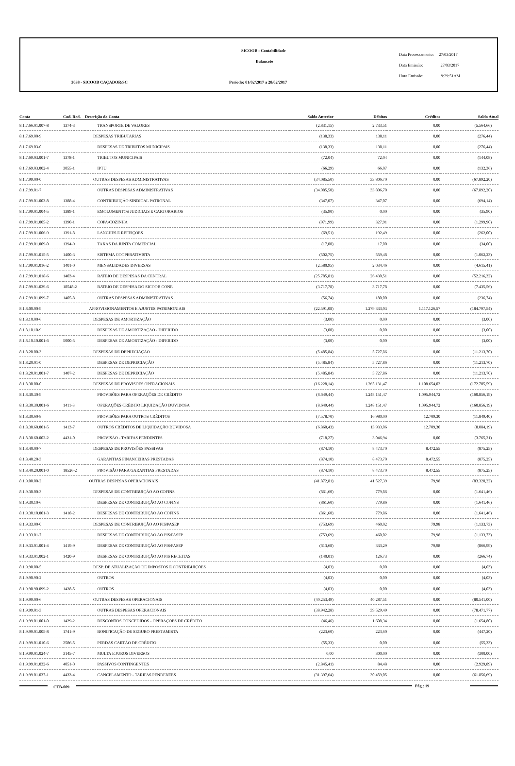SICOOB - Contabilidade
Balancete
3038 - SICOOB CAÇADOR/SC
Período: 01/02/2017 a 28/02/2017
Data Processamento: 27/03/2017
Data Emissão: 27/03/2017
Hora Emissão: 9:29:51AM
| Conta | Cod. Red. | Descrição da Conta | Saldo Anterior | Débitos | Créditos | Saldo Atual |
| --- | --- | --- | --- | --- | --- | --- |
| 8.1.7.66.01.007-8 | 1374-3 | TRANSPORTE DE VALORES | (2.831,15) | 2.733,51 | 0,00 | (5.564,66) |
| 8.1.7.69.00-9 | | DESPESAS TRIBUTARIAS | (138,33) | 138,11 | 0,00 | (276,44) |
| 8.1.7.69.03-0 | | DESPESAS DE TRIBUTOS MUNICIPAIS | (138,33) | 138,11 | 0,00 | (276,44) |
| 8.1.7.69.03.001-7 | 1378-1 | TRIBUTOS MUNICIPAIS | (72,04) | 72,04 | 0,00 | (144,08) |
| 8.1.7.69.03.002-4 | 3055-1 | IPTU | (66,29) | 66,07 | 0,00 | (132,36) |
| 8.1.7.99.00-0 | | OUTRAS DESPESAS ADMINISTRATIVAS | (34.085,50) | 33.806,70 | 0,00 | (67.892,20) |
| 8.1.7.99.01-7 | | OUTRAS DESPESAS ADMINISTRATIVAS | (34.085,50) | 33.806,70 | 0,00 | (67.892,20) |
| 8.1.7.99.01.003-8 | 1388-4 | CONTRIBUIÇÃO SINDICAL PATRONAL | (347,07) | 347,07 | 0,00 | (694,14) |
| 8.1.7.99.01.004-5 | 1389-1 | EMOLUMENTOS JUDICIAIS E CARTORARIOS | (35,90) | 0,00 | 0,00 | (35,90) |
| 8.1.7.99.01.005-2 | 1390-1 | COPA/COZINHA | (971,99) | 327,91 | 0,00 | (1.299,90) |
| 8.1.7.99.01.006-9 | 1391-8 | LANCHES E REFEIÇÕES | (69,51) | 192,49 | 0,00 | (262,00) |
| 8.1.7.99.01.009-0 | 1394-9 | TAXAS DA JUNTA COMERCIAL | (17,00) | 17,00 | 0,00 | (34,00) |
| 8.1.7.99.01.015-5 | 1400-3 | SISTEMA COOPERATIVISTA | (502,75) | 559,48 | 0,00 | (1.062,23) |
| 8.1.7.99.01.016-2 | 1401-0 | MENSALIDADES DIVERSAS | (2.580,95) | 2.034,46 | 0,00 | (4.615,41) |
| 8.1.7.99.01.018-6 | 1403-4 | RATEIO DE DESPESAS DA CENTRAL | (25.785,81) | 26.430,51 | 0,00 | (52.216,32) |
| 8.1.7.99.01.029-6 | 18548-2 | RATEIO DE DESPESA DO SICOOB CONF. | (3.717,78) | 3.717,78 | 0,00 | (7.435,56) |
| 8.1.7.99.01.099-7 | 1405-8 | OUTRAS DESPESAS ADMINISTRATIVAS | (56,74) | 180,00 | 0,00 | (236,74) |
| 8.1.8.00.00-9 | | APROVISIONAMENTOS E AJUSTES PATRIMONIAIS | (22.591,08) | 1.279.333,03 | 1.117.126,57 | (184.797,54) |
| 8.1.8.10.00-6 | | DESPESAS DE AMORTIZAÇÃO | (3,00) | 0,00 | 0,00 | (3,00) |
| 8.1.8.10.10-9 | | DESPESAS DE AMORTIZAÇÃO - DIFERIDO | (3,00) | 0,00 | 0,00 | (3,00) |
| 8.1.8.10.10.001-6 | 5000-5 | DESPESAS DE AMORTIZAÇÃO - DIFERIDO | (3,00) | 0,00 | 0,00 | (3,00) |
| 8.1.8.20.00-3 | | DESPESAS DE DEPRECIAÇÃO | (5.485,84) | 5.727,86 | 0,00 | (11.213,70) |
| 8.1.8.20.01-0 | | DESPESAS DE DEPRECIAÇÃO | (5.485,84) | 5.727,86 | 0,00 | (11.213,70) |
| 8.1.8.20.01.001-7 | 1407-2 | DESPESAS DE DEPRECIAÇÃO | (5.485,84) | 5.727,86 | 0,00 | (11.213,70) |
| 8.1.8.30.00-0 | | DESPESAS DE PROVISÕES OPERACIONAIS | (16.228,14) | 1.265.131,47 | 1.108.654,02 | (172.705,59) |
| 8.1.8.30.30-9 | | PROVISÕES PARA OPERAÇÕES DE CRÉDITO | (8.649,44) | 1.248.151,47 | 1.095.944,72 | (160.856,19) |
| 8.1.8.30.30.001-6 | 1411-3 | OPERAÇÕES CRÉDITO LIQUIDAÇÃO DUVIDOSA | (8.649,44) | 1.248.151,47 | 1.095.944,72 | (160.856,19) |
| 8.1.8.30.60-8 | | PROVISÕES PARA OUTROS CRÉDITOS | (7.578,70) | 16.980,00 | 12.709,30 | (11.849,40) |
| 8.1.8.30.60.001-5 | 1413-7 | OUTROS CRÉDITOS DE LIQUIDAÇÃO DUVIDOSA | (6.860,43) | 13.933,06 | 12.709,30 | (8.084,19) |
| 8.1.8.30.60.002-2 | 4431-0 | PROVISÃO - TARIFAS PENDENTES | (718,27) | 3.046,94 | 0,00 | (3.765,21) |
| 8.1.8.40.00-7 | | DESPESAS DE PROVISÕES PASSIVAS | (874,10) | 8.473,70 | 8.472,55 | (875,25) |
| 8.1.8.40.20-3 | | GARANTIAS FINANCEIRAS PRESTADAS | (874,10) | 8.473,70 | 8.472,55 | (875,25) |
| 8.1.8.40.20.001-0 | 18526-2 | PROVISÃO PARA GARANTIAS PRESTADAS | (874,10) | 8.473,70 | 8.472,55 | (875,25) |
| 8.1.9.00.00-2 | | OUTRAS DESPESAS OPERACIONAIS | (41.872,81) | 41.527,39 | 79,98 | (83.320,22) |
| 8.1.9.30.00-3 | | DESPESAS DE CONTRIBUIÇÃO AO COFINS | (861,60) | 779,86 | 0,00 | (1.641,46) |
| 8.1.9.30.10-6 | | DESPESAS DE CONTRIBUIÇÃO AO COFINS | (861,60) | 779,86 | 0,00 | (1.641,46) |
| 8.1.9.30.10.001-3 | 1418-2 | DESPESAS DE CONTRIBUIÇÃO AO COFINS | (861,60) | 779,86 | 0,00 | (1.641,46) |
| 8.1.9.33.00-0 | | DESPESAS DE CONTRIBUIÇÃO AO PIS/PASEP | (753,69) | 460,02 | 79,98 | (1.133,73) |
| 8.1.9.33.01-7 | | DESPESAS DE CONTRIBUIÇÃO AO PIS/PASEP | (753,69) | 460,02 | 79,98 | (1.133,73) |
| 8.1.9.33.01.001-4 | 1419-9 | DESPESAS DE CONTRIBUIÇÃO AO PIS/PASEP | (613,68) | 333,29 | 79,98 | (866,99) |
| 8.1.9.33.01.002-1 | 1420-9 | DESPESAS DE CONTRIBUIÇÃO AO PIS RECEITAS | (140,01) | 126,73 | 0,00 | (266,74) |
| 8.1.9.90.00-5 | | DESP. DE ATUALIZAÇÃO DE IMPOSTOS E CONTRIBUIÇÕES | (4,03) | 0,00 | 0,00 | (4,03) |
| 8.1.9.90.90-2 | | OUTROS | (4,03) | 0,00 | 0,00 | (4,03) |
| 8.1.9.90.90.099-2 | 1428-5 | OUTROS | (4,03) | 0,00 | 0,00 | (4,03) |
| 8.1.9.99.00-6 | | OUTRAS DESPESAS OPERACIONAIS | (40.253,49) | 40.287,51 | 0,00 | (80.541,00) |
| 8.1.9.99.01-3 | | OUTRAS DESPESAS OPERACIONAIS | (38.942,28) | 39.529,49 | 0,00 | (78.471,77) |
| 8.1.9.99.01.001-0 | 1429-2 | DESCONTOS CONCEDIDOS - OPERAÇÕES DE CRÉDITO | (46,46) | 1.608,34 | 0,00 | (1.654,80) |
| 8.1.9.99.01.005-8 | 1741-9 | BONIFICAÇÃO DE SEGURO PRESTAMISTA | (223,60) | 223,60 | 0,00 | (447,20) |
| 8.1.9.99.01.010-6 | 2586-5 | PERDAS CARTÃO DE CRÉDITO | (55,33) | 0,00 | 0,00 | (55,33) |
| 8.1.9.99.01.024-7 | 3145-7 | MULTA E JUROS DIVERSOS | 0,00 | 300,00 | 0,00 | (300,00) |
| 8.1.9.99.01.032-6 | 4051-0 | PASSIVOS CONTINGENTES | (2.845,41) | 84,48 | 0,00 | (2.929,89) |
| 8.1.9.99.01.037-1 | 4433-4 | CANCELAMENTO - TARIFAS PENDENTES | (31.397,64) | 30.459,05 | 0,00 | (61.856,69) |
CTB-009 Pág.: 19